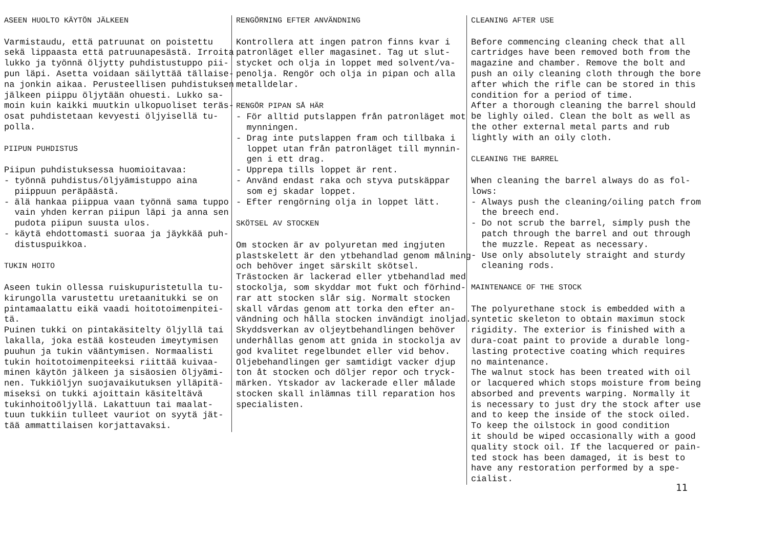ASEEN HUOLTO KÄYTÖN JÄLKEEN Varmistaudu, että patruunat on poistettu sekä lippaasta että patruunapesästä. Irroita lukko ja työnnä öljytty puhdistustuppo pii- pun läpi. Asetta voidaan säilyttää tällaise- na jonkin aikaa. Perusteellisen puhdistuksen jälkeen piippu öljytään ohuesti. Lukko sa- moin kuin kaikki muutkin ulkopuoliset teräs- osat puhdistetaan kevyesti öljyisellä tu- polla. PIIPUN PUHDISTUS Piipun puhdistuksessa huomioitavaa: - työnnä puhdistus/öljyämistuppo aina piippuun peräpäästä. - älä hankaa piippua vaan työnnä sama tuppo vain yhden kerran piipun läpi ja anna sen pudota piipun suusta ulos. - käytä ehdottomasti suoraa ja jäykkää puh- distuspuikkoa. TUKIN HOITO Aseen tukin ollessa ruiskupuristetulla tu- kirungolla varustettu uretaanitukki se on pintamaalattu eikä vaadi hoitotoimenpitei- tä. Puinen tukki on pintakäsitelty öljyllä tai lakalla, joka estää kosteuden imeytymisen puuhun ja tukin vääntymisen. Normaalisti tukin hoitotoimenpiteeksi riittää kuivaa- minen käytön jälkeen ja sisäosien öljyämi- nen. Tukkiöljyn suojavaikutuksen ylläpitä- miseksi on tukki ajoittain käsiteltävä tukinhoitoöljyllä. Lakattuun tai maalat- tuun tukkiin tulleet vauriot on syytä jät- tää ammattilaisen korjattavaksi.
RENGÖRNING EFTER ANVÄNDNING Kontrollera att ingen patron finns kvar i patronläget eller magasinet. Tag ut slut- stycket och olja in loppet med solvent/va- penolja. Rengör och olja in pipan och alla metalldelar. RENGÖR PIPAN SÅ HÄR - För alltid putslappen från patronläget mot mynningen. - Drag inte putslappen fram och tillbaka i loppet utan från patronläget till mynnin- gen i ett drag. - Upprepa tills loppet är rent. - Använd endast raka och styva putskäppar som ej skadar loppet. - Efter rengörning olja in loppet lätt. SKÖTSEL AV STOCKEN Om stocken är av polyuretan med ingjuten plastskelett är den ytbehandlad genom målning och behöver inget särskilt skötsel. Trästocken är lackerad eller ytbehandlad med stockolja, som skyddar mot fukt och förhind- rar att stocken slår sig. Normalt stocken skall vårdas genom att torka den efter an- vändning och hålla stocken invändigt inoljad. Skyddsverkan av oljeytbehandlingen behöver underhållas genom att gnida in stockolja av god kvalitet regelbundet eller vid behov. Oljebehandlingen ger samtidigt vacker djup ton åt stocken och döljer repor och tryck- märken. Ytskador av lackerade eller målade stocken skall inlämnas till reparation hos specialisten.
CLEANING AFTER USE Before commencing cleaning check that all cartridges have been removed both from the magazine and chamber. Remove the bolt and push an oily cleaning cloth through the bore after which the rifle can be stored in this condition for a period of time. After a thorough cleaning the barrel should be lighly oiled. Clean the bolt as well as the other external metal parts and rub lightly with an oily cloth. CLEANING THE BARREL When cleaning the barrel always do as fol- lows: - Always push the cleaning/oiling patch from the breech end. - Do not scrub the barrel, simply push the patch through the barrel and out through the muzzle. Repeat as necessary. - Use only absolutely straight and sturdy cleaning rods. MAINTENANCE OF THE STOCK The polyurethane stock is embedded with a syntetic skeleton to obtain maximun stock rigidity. The exterior is finished with a dura-coat paint to provide a durable long- lasting protective coating which requires no maintenance. The walnut stock has been treated with oil or lacquered which stops moisture from being absorbed and prevents warping. Normally it is necessary to just dry the stock after use and to keep the inside of the stock oiled. To keep the oilstock in good condition it should be wiped occasionally with a good quality stock oil. If the lacquered or pain- ted stock has been damaged, it is best to have any restoration performed by a spe- cialist.
11